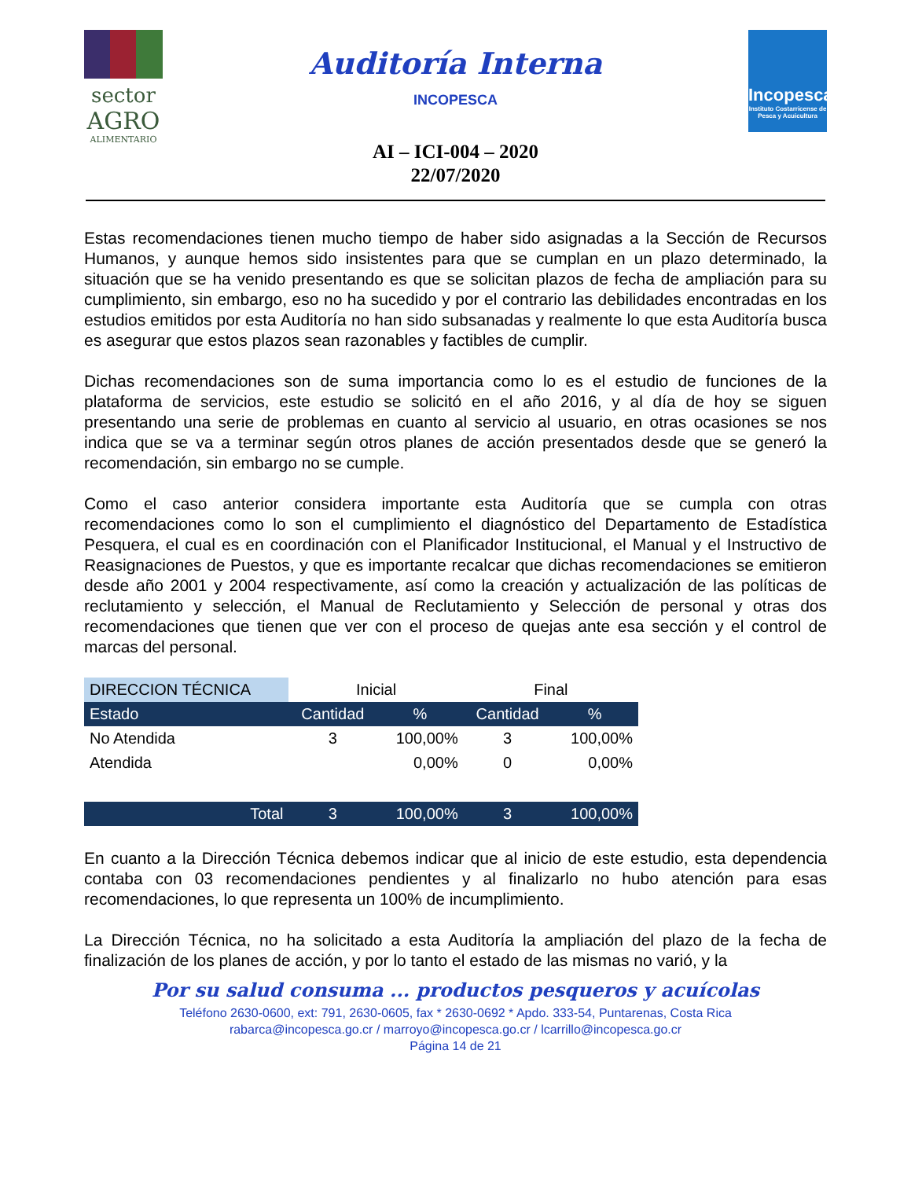sector
AGRO
ALIMENTARIO
Auditoría Interna
INCOPESCA
AI – ICI-004 – 2020
22/07/2020
Incopesca
Instituto Costarricense de Pesca y Acuicultura
Estas recomendaciones tienen mucho tiempo de haber sido asignadas a la Sección de Recursos Humanos, y aunque hemos sido insistentes para que se cumplan en un plazo determinado, la situación que se ha venido presentando es que se solicitan plazos de fecha de ampliación para su cumplimiento, sin embargo, eso no ha sucedido y por el contrario las debilidades encontradas en los estudios emitidos por esta Auditoría no han sido subsanadas y realmente lo que esta Auditoría busca es asegurar que estos plazos sean razonables y factibles de cumplir.
Dichas recomendaciones son de suma importancia como lo es el estudio de funciones de la plataforma de servicios, este estudio se solicitó en el año 2016, y al día de hoy se siguen presentando una serie de problemas en cuanto al servicio al usuario, en otras ocasiones se nos indica que se va a terminar según otros planes de acción presentados desde que se generó la recomendación, sin embargo no se cumple.
Como el caso anterior considera importante esta Auditoría que se cumpla con otras recomendaciones como lo son el cumplimiento el diagnóstico del Departamento de Estadística Pesquera, el cual es en coordinación con el Planificador Institucional, el Manual y el Instructivo de Reasignaciones de Puestos, y que es importante recalcar que dichas recomendaciones se emitieron desde año 2001 y 2004 respectivamente, así como la creación y actualización de las políticas de reclutamiento y selección, el Manual de Reclutamiento y Selección de personal y otras dos recomendaciones que tienen que ver con el proceso de quejas ante esa sección y el control de marcas del personal.
| DIRECCION TÉCNICA | Inicial | | Final | |
| --- | --- | --- | --- | --- |
| Estado | Cantidad | % | Cantidad | % |
| No Atendida | 3 | 100,00% | 3 | 100,00% |
| Atendida | | 0,00% | 0 | 0,00% |
| Total | 3 | 100,00% | 3 | 100,00% |
En cuanto a la Dirección Técnica debemos indicar que al inicio de este estudio, esta dependencia contaba con 03 recomendaciones pendientes y al finalizarlo no hubo atención para esas recomendaciones, lo que representa un 100% de incumplimiento.
La Dirección Técnica, no ha solicitado a esta Auditoría la ampliación del plazo de la fecha de finalización de los planes de acción, y por lo tanto el estado de las mismas no varió, y la
Por su salud consuma ... productos pesqueros y acuícolas
Teléfono 2630-0600, ext: 791, 2630-0605, fax * 2630-0692 * Apdo. 333-54, Puntarenas, Costa Rica
rabarca@incopesca.go.cr / marroyo@incopesca.go.cr / lcarrillo@incopesca.go.cr
Página 14 de 21